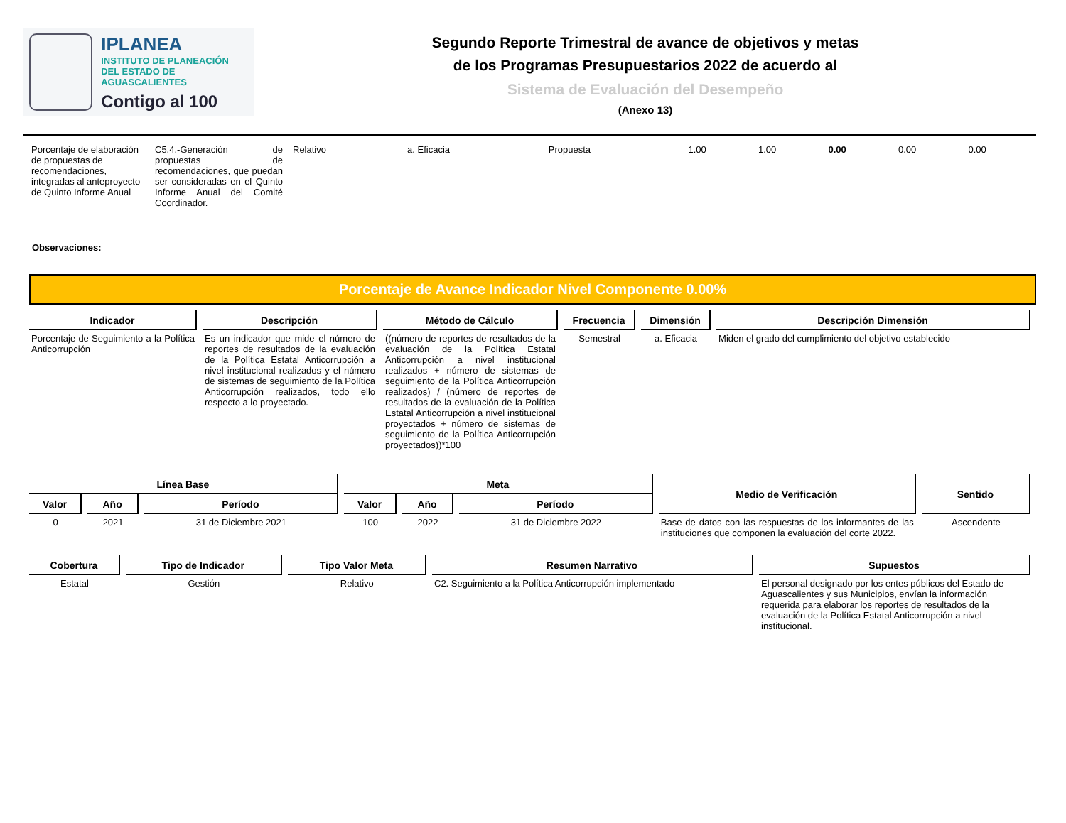IPLANEA
INSTITUTO DE PLANEACIÓN
DEL ESTADO DE AGUASCALIENTES
Contigo al 100
Segundo Reporte Trimestral de avance de objetivos y metas
de los Programas Presupuestarios 2022 de acuerdo al
Sistema de Evaluación del Desempeño
(Anexo 13)
| Porcentaje de elaboración de propuestas de recomendaciones, integradas al anteproyecto de Quinto Informe Anual | C5.4.-Generación de propuestas de recomendaciones, que puedan ser consideradas en el Quinto Informe Anual del Comité Coordinador. | Relativo | a. Eficacia | Propuesta | 1.00 | 1.00 | 0.00 | 0.00 | 0.00 |
Observaciones:
Porcentaje de Avance Indicador Nivel Componente 0.00%
| Indicador | Descripción | Método de Cálculo | Frecuencia | Dimensión | Descripción Dimensión |
| --- | --- | --- | --- | --- | --- |
| Porcentaje de Seguimiento a la Política Anticorrupción | Es un indicador que mide el número de reportes de resultados de la evaluación de la Política Estatal Anticorrupción a nivel institucional realizados y el número de sistemas de seguimiento de la Política Anticorrupción realizados, todo ello respecto a lo proyectado. | ((número de reportes de resultados de la evaluación de la Política Estatal Anticorrupción a nivel institucional realizados + número de sistemas de seguimiento de la Política Anticorrupción realizados) / (número de reportes de resultados de la evaluación de la Política Estatal Anticorrupción a nivel institucional proyectados + número de sistemas de seguimiento de la Política Anticorrupción proyectados))*100 | Semestral | a. Eficacia | Miden el grado del cumplimiento del objetivo establecido |
| Línea Base | | | Meta | | | Medio de Verificación | Sentido |
| --- | --- | --- | --- | --- | --- | --- | --- |
| Valor | Año | Período | Valor | Año | Período | | |
| 0 | 2021 | 31 de Diciembre 2021 | 100 | 2022 | 31 de Diciembre 2022 | Base de datos con las respuestas de los informantes de las instituciones que componen la evaluación del corte 2022. | Ascendente |
| Cobertura | Tipo de Indicador | Tipo Valor Meta | Resumen Narrativo | Supuestos |
| --- | --- | --- | --- | --- |
| Estatal | Gestión | Relativo | C2. Seguimiento a la Política Anticorrupción implementado | El personal designado por los entes públicos del Estado de Aguascalientes y sus Municipios, envían la información requerida para elaborar los reportes de resultados de la evaluación de la Política Estatal Anticorrupción a nivel institucional. |